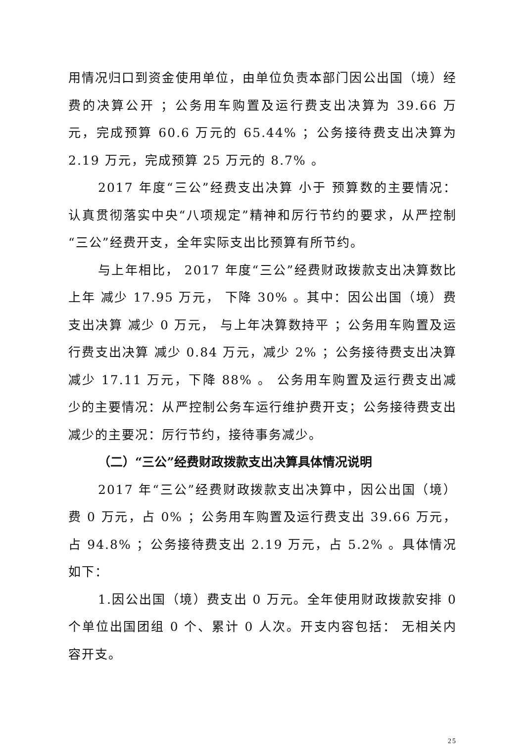用情况归口到资金使用单位，由单位负责本部门因公出国（境）经费的决算公开 ；公务用车购置及运行费支出决算为 39.66 万元，完成预算 60.6 万元的 65.44% ；公务接待费支出决算为 2.19 万元，完成预算 25 万元的 8.7% 。
2017 年度“三公”经费支出决算 小于 预算数的主要情况：认真贯彻落实中央“八项规定”精神和厉行节约的要求，从严控制“三公”经费开支，全年实际支出比预算有所节约。
与上年相比， 2017 年度“三公”经费财政拨款支出决算数比上年 减少 17.95 万元， 下降 30% 。其中：因公出国（境）费支出决算 减少 0 万元， 与上年决算数持平 ；公务用车购置及运行费支出决算 减少 0.84 万元，减少 2% ；公务接待费支出决算 减少 17.11 万元，下降 88% 。 公务用车购置及运行费支出减少的主要情况：从严控制公务车运行维护费开支；公务接待费支出减少的主要况：厉行节约，接待事务减少。
（二）“三公”经费财政拨款支出决算具体情况说明
2017 年“三公”经费财政拨款支出决算中，因公出国（境）费 0 万元，占 0% ；公务用车购置及运行费支出 39.66 万元，占 94.8% ；公务接待费支出 2.19 万元，占 5.2% 。具体情况如下：
1.因公出国（境）费支出 0 万元。全年使用财政拨款安排 0 个单位出国团组 0 个、累计 0 人次。开支内容包括： 无相关内容开支。
25